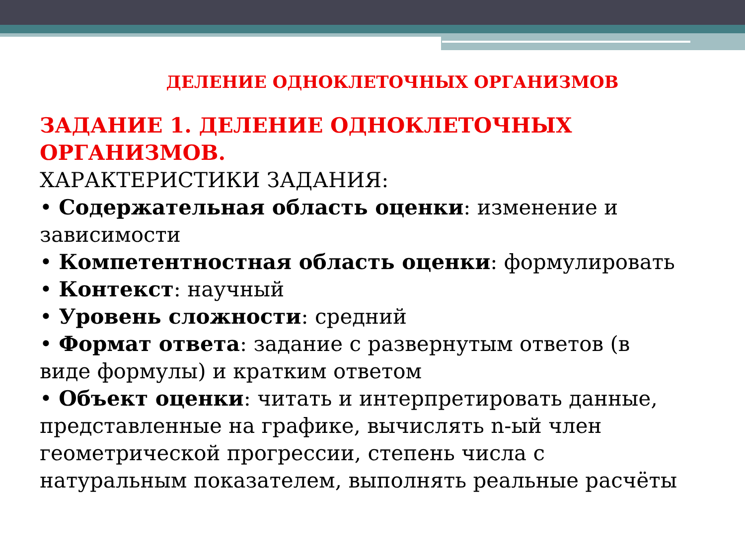ДЕЛЕНИЕ ОДНОКЛЕТОЧНЫХ ОРГАНИЗМОВ
ЗАДАНИЕ 1. ДЕЛЕНИЕ ОДНОКЛЕТОЧНЫХ ОРГАНИЗМОВ.
ХАРАКТЕРИСТИКИ ЗАДАНИЯ:
• Содержательная область оценки: изменение и зависимости
• Компетентностная область оценки: формулировать
• Контекст: научный
• Уровень сложности: средний
• Формат ответа: задание с развернутым ответов (в виде формулы) и кратким ответом
• Объект оценки: читать и интерпретировать данные, представленные на графике, вычислять n-ый член геометрической прогрессии, степень числа с натуральным показателем, выполнять реальные расчёты